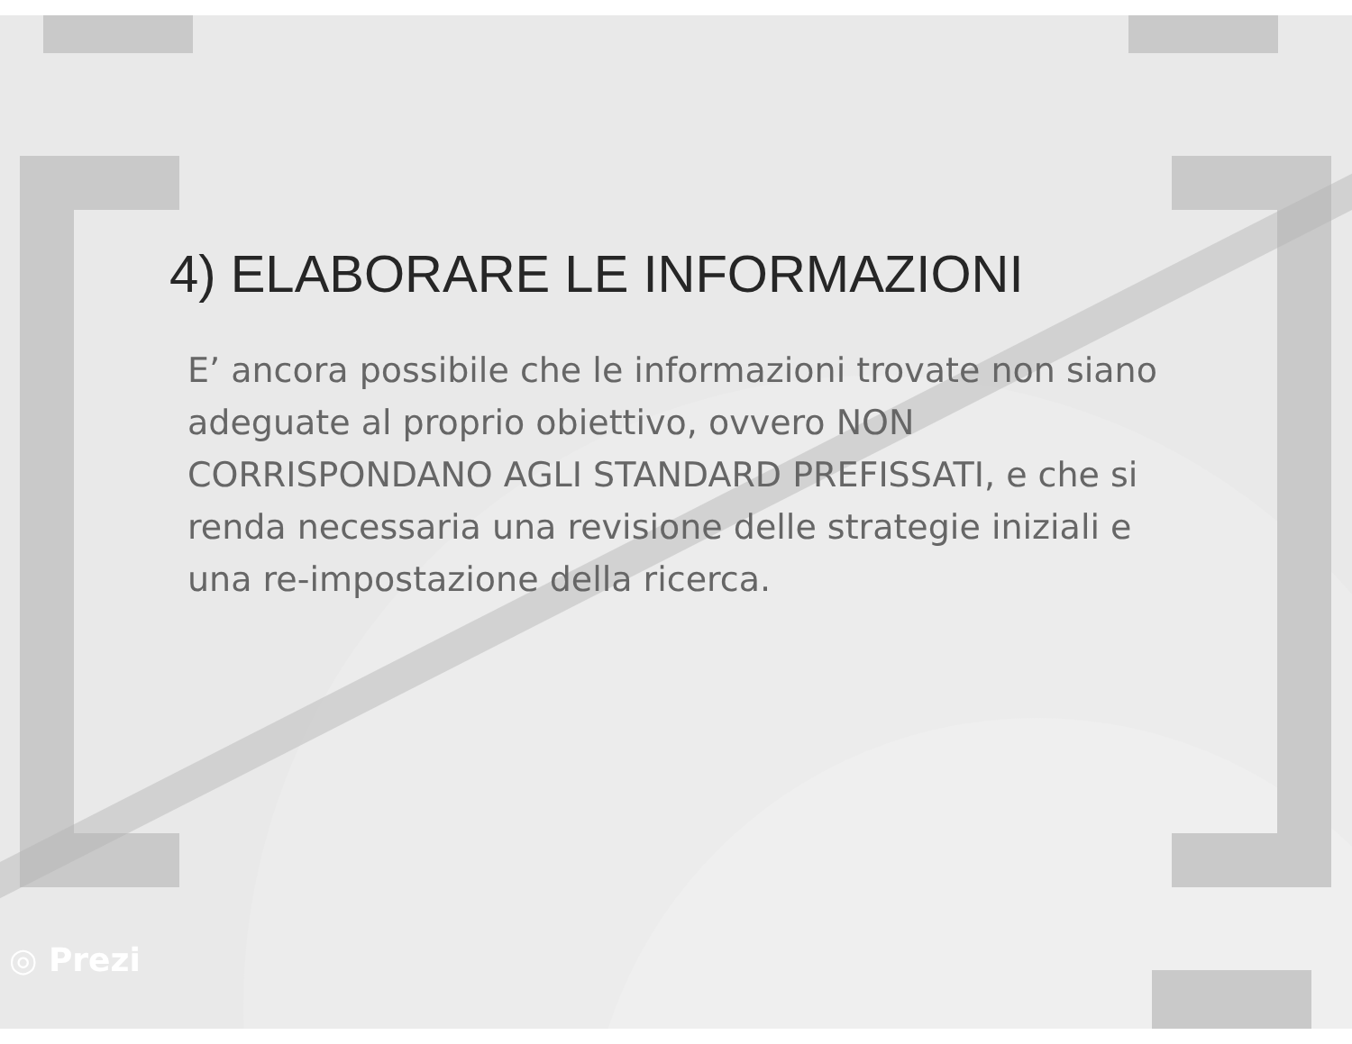4) ELABORARE LE INFORMAZIONI
E’ ancora possibile che le informazioni trovate non siano adeguate al proprio obiettivo, ovvero NON CORRISPONDANO AGLI STANDARD PREFISSATI, e che si renda necessaria una revisione delle strategie iniziali e una re-impostazione della ricerca.
◎ Prezi